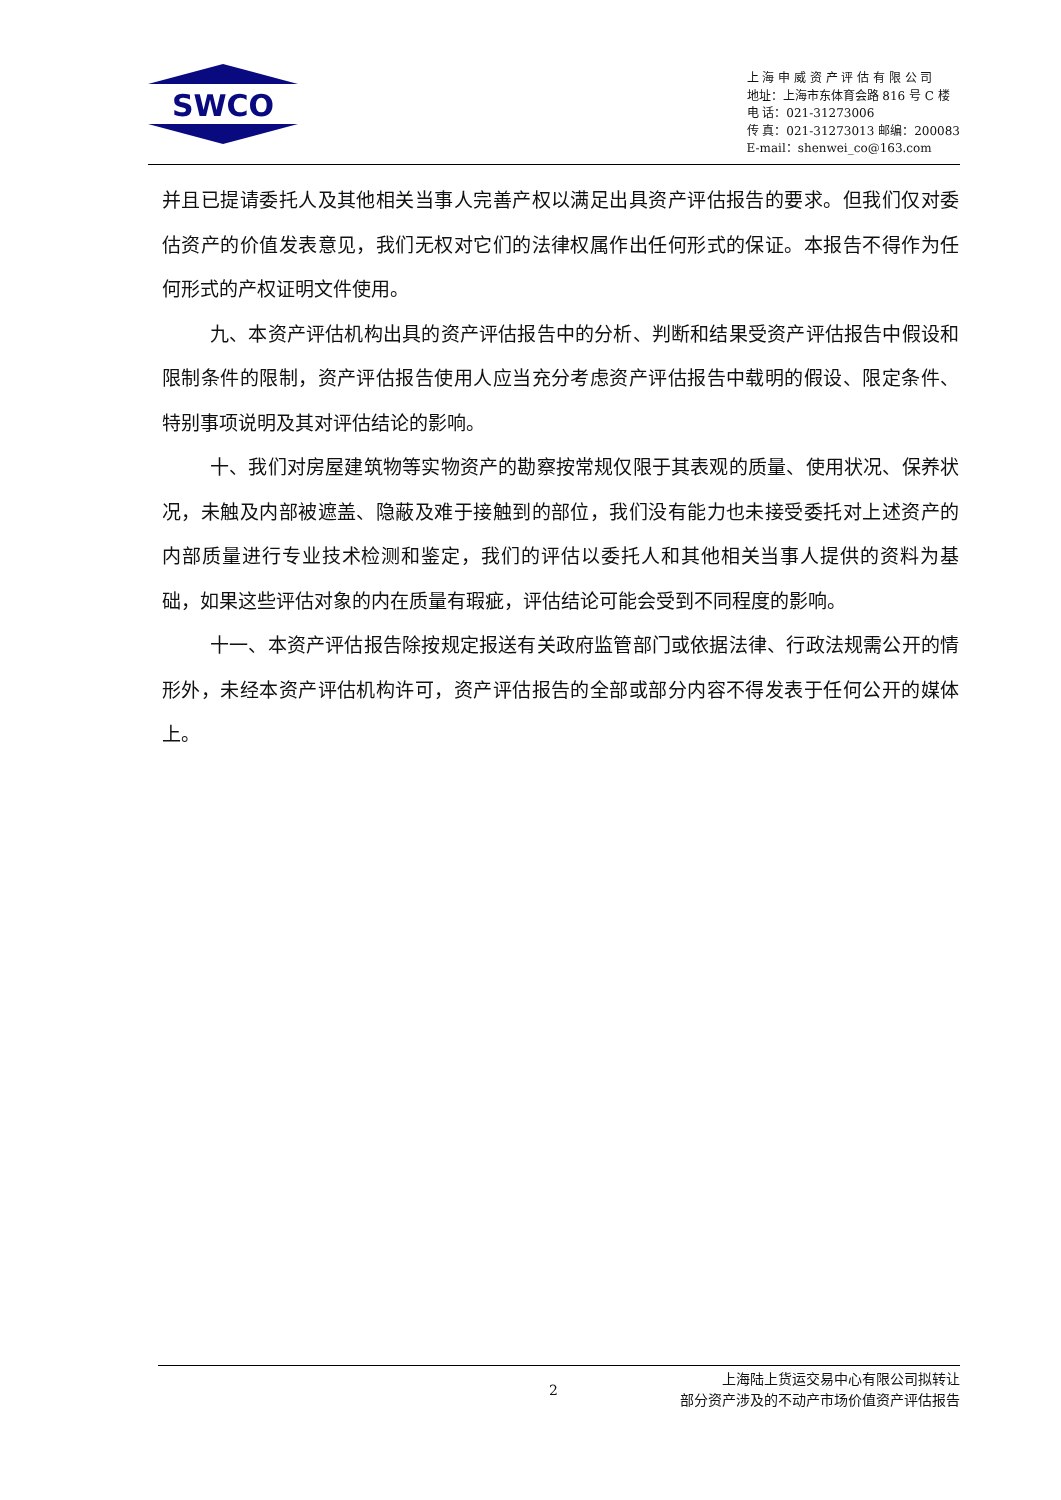SWCO
上 海 申 威 资 产 评 估 有 限 公 司
地址：上海市东体育会路 816 号 C 楼
电 话：021-31273006
传 真：021-31273013 邮编：200083
E-mail：shenwei_co@163.com
并且已提请委托人及其他相关当事人完善产权以满足出具资产评估报告的要求。但我们仅对委估资产的价值发表意见，我们无权对它们的法律权属作出任何形式的保证。本报告不得作为任何形式的产权证明文件使用。
九、本资产评估机构出具的资产评估报告中的分析、判断和结果受资产评估报告中假设和限制条件的限制，资产评估报告使用人应当充分考虑资产评估报告中载明的假设、限定条件、特别事项说明及其对评估结论的影响。
十、我们对房屋建筑物等实物资产的勘察按常规仅限于其表观的质量、使用状况、保养状况，未触及内部被遮盖、隐蔽及难于接触到的部位，我们没有能力也未接受委托对上述资产的内部质量进行专业技术检测和鉴定，我们的评估以委托人和其他相关当事人提供的资料为基础，如果这些评估对象的内在质量有瑕疵，评估结论可能会受到不同程度的影响。
十一、本资产评估报告除按规定报送有关政府监管部门或依据法律、行政法规需公开的情形外，未经本资产评估机构许可，资产评估报告的全部或部分内容不得发表于任何公开的媒体上。
2
上海陆上货运交易中心有限公司拟转让
部分资产涉及的不动产市场价值资产评估报告